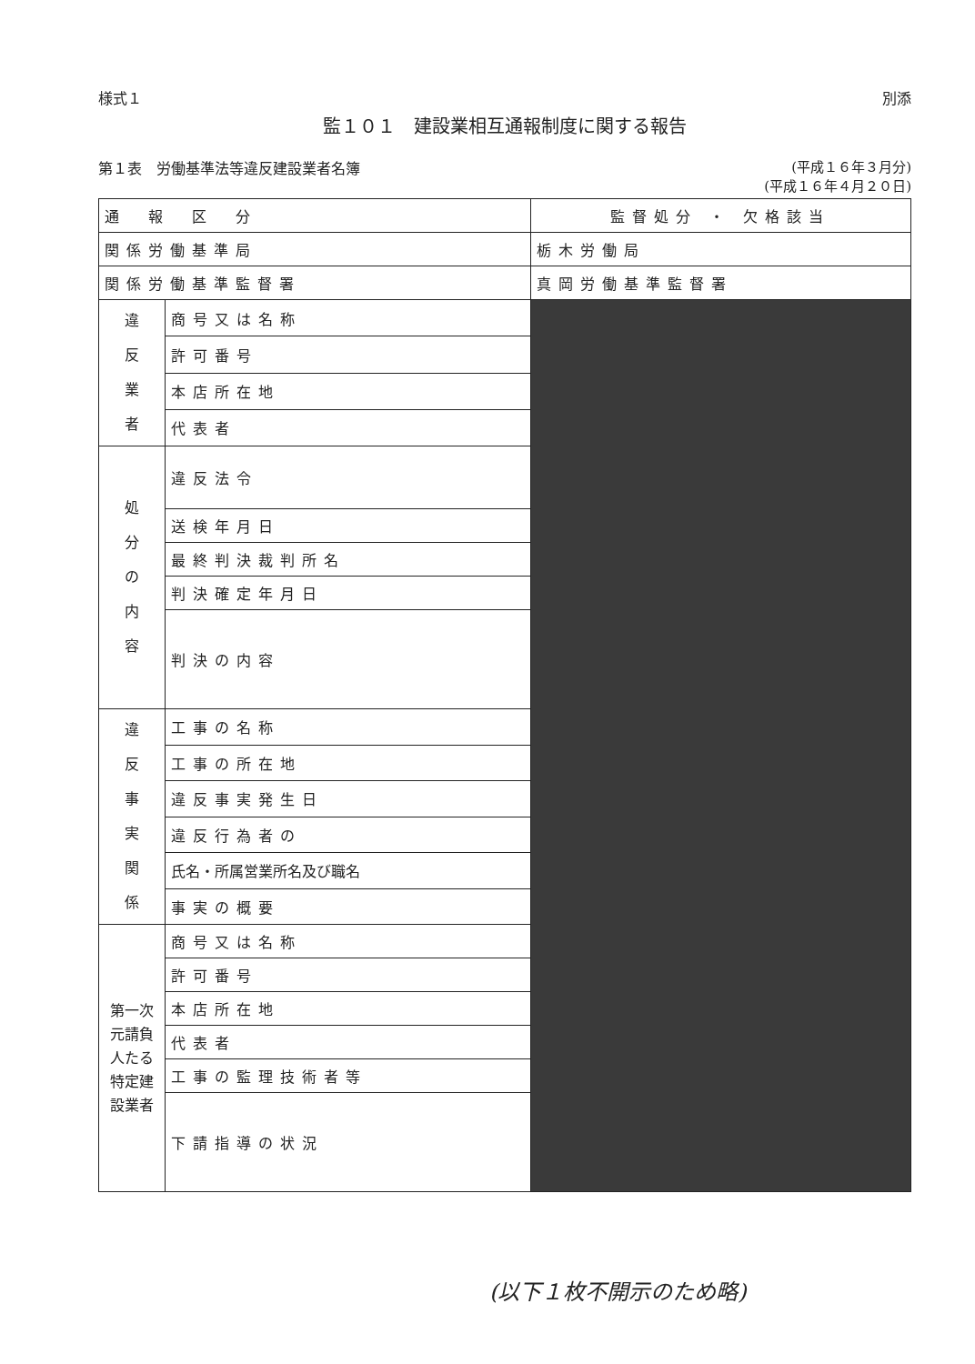様式１ 別添
監１０１　建設業相互通報制度に関する報告
第１表　労働基準法等違反建設業者名簿 (平成１６年３月分)
(平成１６年４月２０日)
| 通 報 区 分 | | 監督処分 ・ 欠格該当 |
| 関係労働基準局 | | 栃木労働局 |
| 関係労働基準監督署 | | 真岡労働基準監督署 |
| 違 反 業 者 | 商号又は名称 | |
| | 許可番号 | |
| | 本店所在地 | |
| | 代表者 | |
| 処 分 の 内 容 | 違反法令 | |
| | 送検年月日 | |
| | 最終判決裁判所名 | |
| | 判決確定年月日 | |
| | 判決の内容 | |
| 違 反 事 実 関 係 | 工事の名称 | |
| | 工事の所在地 | |
| | 違反事実発生日 | |
| | 違反行為者の | |
| | 氏名・所属営業所名及び職名 | |
| | 事実の概要 | |
| 第一次元請負人たる 特定建設業者 | 商号又は名称 | |
| | 許可番号 | |
| | 本店所在地 | |
| | 代表者 | |
| | 工事の監理技術者等 | |
| | 下請指導の状況 | |
(以下１枚不開示のため略)